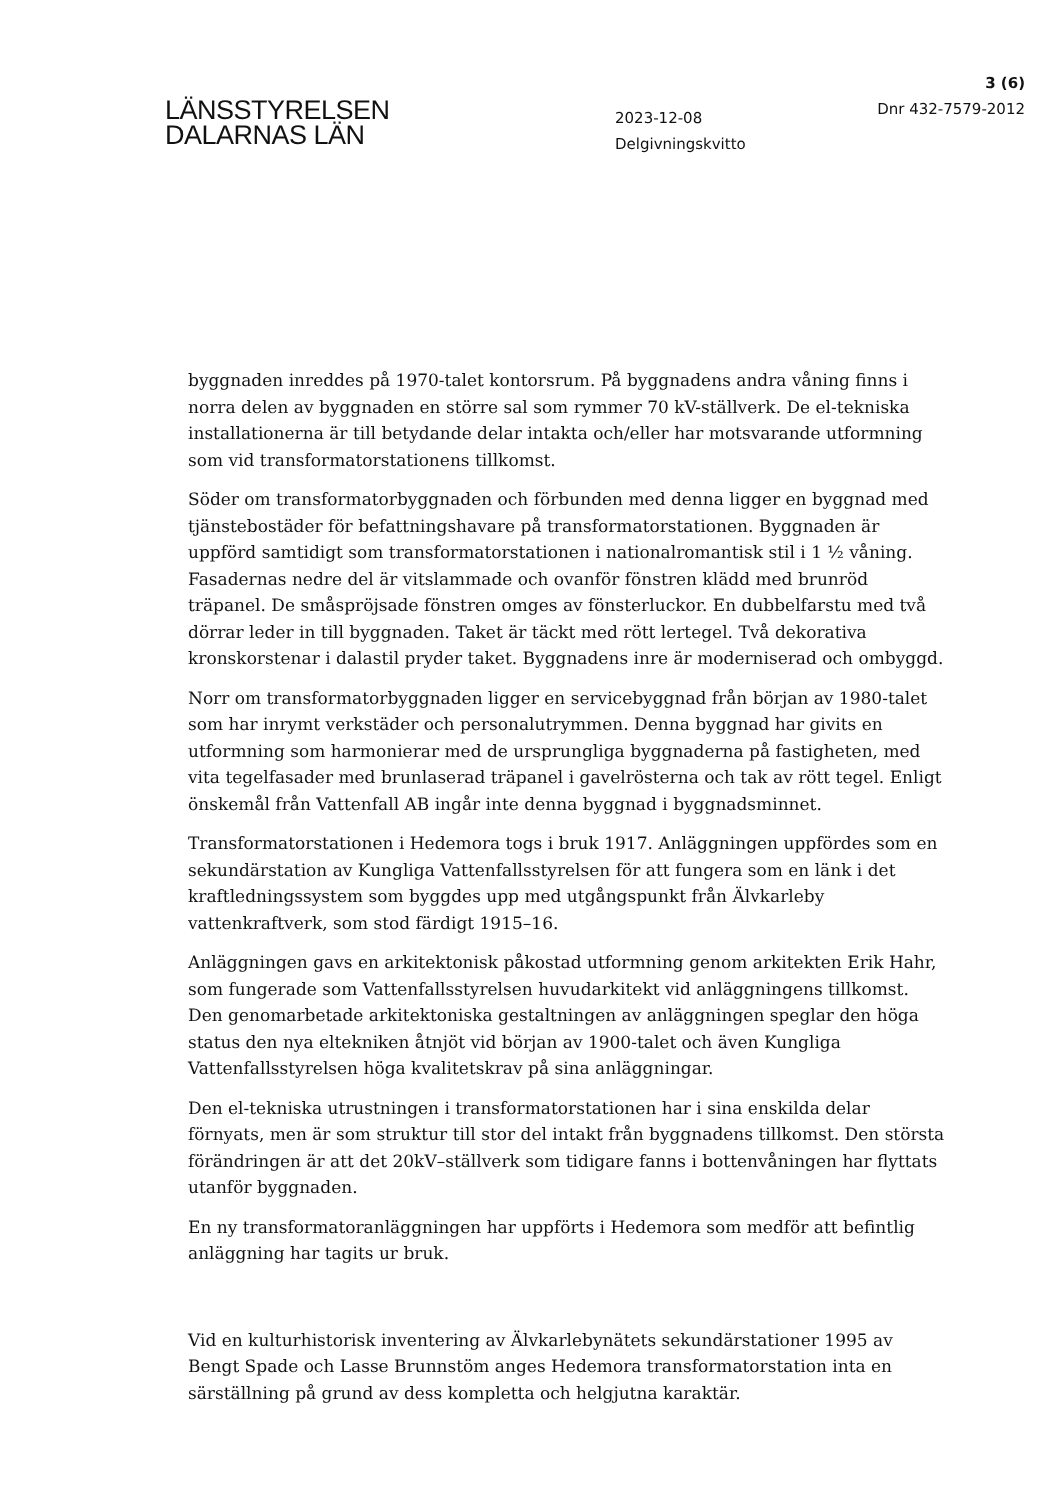LÄNSSTYRELSEN
DALARNAS LÄN
2023-12-08
Delgivningskvitto
3 (6)
Dnr 432-7579-2012
byggnaden inreddes på 1970-talet kontorsrum. På byggnadens andra våning finns i norra delen av byggnaden en större sal som rymmer 70 kV-ställverk. De el-tekniska installationerna är till betydande delar intakta och/eller har motsvarande utformning som vid transformatorstationens tillkomst.
Söder om transformatorbyggnaden och förbunden med denna ligger en byggnad med tjänstebostäder för befattningshavare på transformatorstationen. Byggnaden är uppförd samtidigt som transformatorstationen i nationalromantisk stil i 1 ½ våning. Fasadernas nedre del är vitslammade och ovanför fönstren klädd med brunröd träpanel. De småspröjsade fönstren omges av fönsterluckor. En dubbelfarstu med två dörrar leder in till byggnaden. Taket är täckt med rött lertegel. Två dekorativa kronskorstenar i dalastil pryder taket. Byggnadens inre är moderniserad och ombyggd.
Norr om transformatorbyggnaden ligger en servicebyggnad från början av 1980-talet som har inrymt verkstäder och personalutrymmen. Denna byggnad har givits en utformning som harmonierar med de ursprungliga byggnaderna på fastigheten, med vita tegelfasader med brunlaserad träpanel i gavelrösterna och tak av rött tegel. Enligt önskemål från Vattenfall AB ingår inte denna byggnad i byggnadsminnet.
Transformatorstationen i Hedemora togs i bruk 1917. Anläggningen uppfördes som en sekundärstation av Kungliga Vattenfallsstyrelsen för att fungera som en länk i det kraftledningssystem som byggdes upp med utgångspunkt från Älvkarleby vattenkraftverk, som stod färdigt 1915–16.
Anläggningen gavs en arkitektonisk påkostad utformning genom arkitekten Erik Hahr, som fungerade som Vattenfallsstyrelsen huvudarkitekt vid anläggningens tillkomst. Den genomarbetade arkitektoniska gestaltningen av anläggningen speglar den höga status den nya eltekniken åtnjöt vid början av 1900-talet och även Kungliga Vattenfallsstyrelsen höga kvalitetskrav på sina anläggningar.
Den el-tekniska utrustningen i transformatorstationen har i sina enskilda delar förnyats, men är som struktur till stor del intakt från byggnadens tillkomst. Den största förändringen är att det 20kV–ställverk som tidigare fanns i bottenvåningen har flyttats utanför byggnaden.
En ny transformatoranläggningen har uppförts i Hedemora som medför att befintlig anläggning har tagits ur bruk.
Vid en kulturhistorisk inventering av Älvkarlebynätets sekundärstationer 1995 av Bengt Spade och Lasse Brunnstöm anges Hedemora transformatorstation inta en särställning på grund av dess kompletta och helgjutna karaktär.